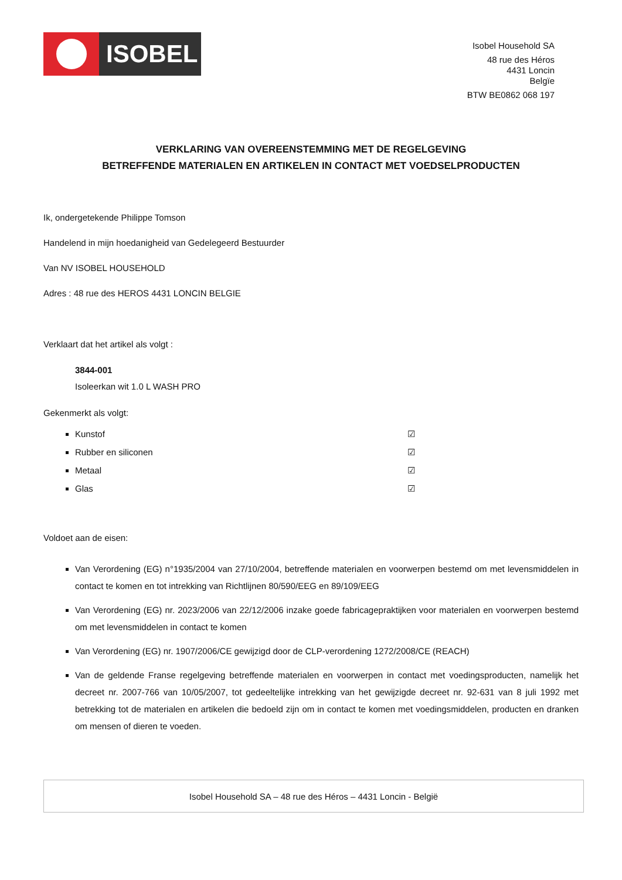ISOBEL
Isobel Household SA
48 rue des Héros
4431 Loncin
Belgïe
BTW BE0862 068 197
VERKLARING VAN OVEREENSTEMMING MET DE REGELGEVING
BETREFFENDE MATERIALEN EN ARTIKELEN IN CONTACT MET VOEDSELPRODUCTEN
Ik, ondergetekende Philippe Tomson
Handelend in mijn hoedanigheid van Gedelegeerd Bestuurder
Van NV ISOBEL HOUSEHOLD
Adres : 48 rue des HEROS 4431 LONCIN BELGIE
Verklaart dat het artikel als volgt :
3844-001
Isoleerkan wit 1.0 L WASH PRO
Gekenmerkt als volgt:
Kunstof ☑
Rubber en siliconen ☑
Metaal ☑
Glas ☑
Voldoet aan de eisen:
Van Verordening (EG) n°1935/2004 van 27/10/2004, betreffende materialen en voorwerpen bestemd om met levensmiddelen in contact te komen en tot intrekking van Richtlijnen 80/590/EEG en 89/109/EEG
Van Verordening (EG) nr. 2023/2006 van 22/12/2006 inzake goede fabricagepraktijken voor materialen en voorwerpen bestemd om met levensmiddelen in contact te komen
Van Verordening (EG) nr. 1907/2006/CE gewijzigd door de CLP-verordening 1272/2008/CE (REACH)
Van de geldende Franse regelgeving betreffende materialen en voorwerpen in contact met voedingsproducten, namelijk het decreet nr. 2007-766 van 10/05/2007, tot gedeeltelijke intrekking van het gewijzigde decreet nr. 92-631 van 8 juli 1992 met betrekking tot de materialen en artikelen die bedoeld zijn om in contact te komen met voedingsmiddelen, producten en dranken om mensen of dieren te voeden.
Isobel Household SA – 48 rue des Héros – 4431 Loncin - België